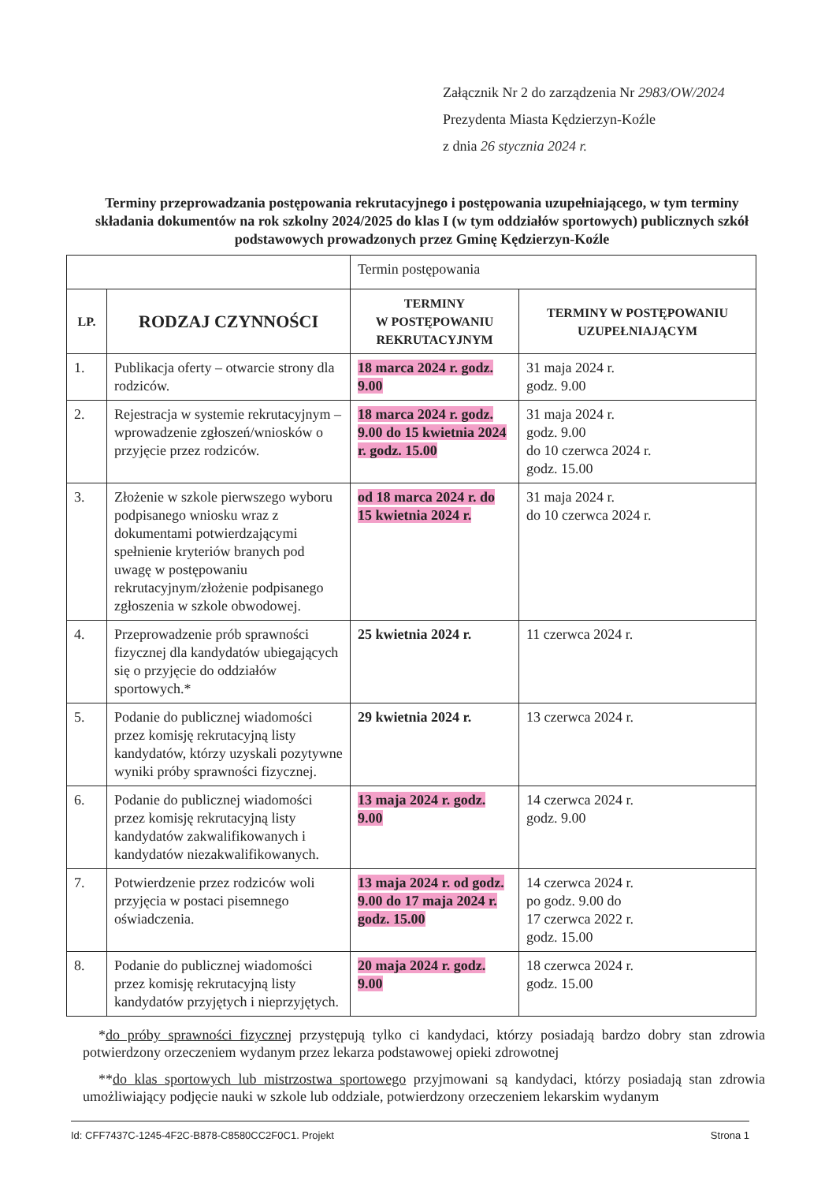Załącznik Nr 2 do zarządzenia Nr 2983/OW/2024
Prezydenta Miasta Kędzierzyn-Koźle
z dnia 26 stycznia 2024 r.
Terminy przeprowadzania postępowania rekrutacyjnego i postępowania uzupełniającego, w tym terminy składania dokumentów na rok szkolny 2024/2025 do klas I (w tym oddziałów sportowych) publicznych szkół podstawowych prowadzonych przez Gminę Kędzierzyn-Koźle
| | | Termin postępowania | |
| LP. | RODZAJ CZYNNOŚCI | TERMINY W POSTĘPOWANIU REKRUTACYJNYM | TERMINY W POSTĘPOWANIU UZUPEŁNIAJĄCYM |
| 1. | Publikacja oferty – otwarcie strony dla rodziców. | 18 marca 2024 r. godz. 9.00 | 31 maja 2024 r. godz. 9.00 |
| 2. | Rejestracja w systemie rekrutacyjnym – wprowadzenie zgłoszeń/wniosków o przyjęcie przez rodziców. | 18 marca 2024 r. godz. 9.00 do 15 kwietnia 2024 r. godz. 15.00 | 31 maja 2024 r. godz. 9.00 do 10 czerwca 2024 r. godz. 15.00 |
| 3. | Złożenie w szkole pierwszego wyboru podpisanego wniosku wraz z dokumentami potwierdzającymi spełnienie kryteriów branych pod uwagę w postępowaniu rekrutacyjnym/złożenie podpisanego zgłoszenia w szkole obwodowej. | od 18 marca 2024 r. do 15 kwietnia 2024 r. | 31 maja 2024 r. do 10 czerwca 2024 r. |
| 4. | Przeprowadzenie prób sprawności fizycznej dla kandydatów ubiegających się o przyjęcie do oddziałów sportowych.* | 25 kwietnia 2024 r. | 11 czerwca 2024 r. |
| 5. | Podanie do publicznej wiadomości przez komisję rekrutacyjną listy kandydatów, którzy uzyskali pozytywne wyniki próby sprawności fizycznej. | 29 kwietnia 2024 r. | 13 czerwca 2024 r. |
| 6. | Podanie do publicznej wiadomości przez komisję rekrutacyjną listy kandydatów zakwalifikowanych i kandydatów niezakwalifikowanych. | 13 maja 2024 r. godz. 9.00 | 14 czerwca 2024 r. godz. 9.00 |
| 7. | Potwierdzenie przez rodziców woli przyjęcia w postaci pisemnego oświadczenia. | 13 maja 2024 r. od godz. 9.00 do 17 maja 2024 r. godz. 15.00 | 14 czerwca 2024 r. po godz. 9.00 do 17 czerwca 2022 r. godz. 15.00 |
| 8. | Podanie do publicznej wiadomości przez komisję rekrutacyjną listy kandydatów przyjętych i nieprzyjętych. | 20 maja 2024 r. godz. 9.00 | 18 czerwca 2024 r. godz. 15.00 |
*do próby sprawności fizycznej przystępują tylko ci kandydaci, którzy posiadają bardzo dobry stan zdrowia potwierdzony orzeczeniem wydanym przez lekarza podstawowej opieki zdrowotnej
**do klas sportowych lub mistrzostwa sportowego przyjmowani są kandydaci, którzy posiadają stan zdrowia umożliwiający podjęcie nauki w szkole lub oddziale, potwierdzony orzeczeniem lekarskim wydanym
Id: CFF7437C-1245-4F2C-B878-C8580CC2F0C1. Projekt Strona 1